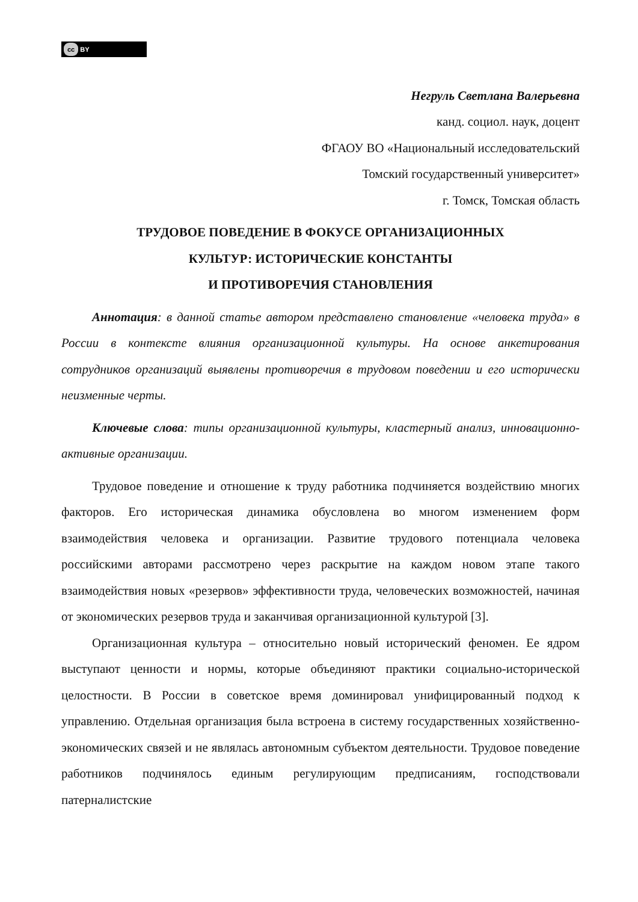cc BY
Негруль Светлана Валерьевна
канд. социол. наук, доцент
ФГАОУ ВО «Национальный исследовательский
Томский государственный университет»
г. Томск, Томская область
ТРУДОВОЕ ПОВЕДЕНИЕ В ФОКУСЕ ОРГАНИЗАЦИОННЫХ
КУЛЬТУР: ИСТОРИЧЕСКИЕ КОНСТАНТЫ
И ПРОТИВОРЕЧИЯ СТАНОВЛЕНИЯ
Аннотация: в данной статье автором представлено становление «человека труда» в России в контексте влияния организационной культуры. На основе анкетирования сотрудников организаций выявлены противоречия в трудовом поведении и его исторически неизменные черты.
Ключевые слова: типы организационной культуры, кластерный анализ, инновационно-активные организации.
Трудовое поведение и отношение к труду работника подчиняется воздействию многих факторов. Его историческая динамика обусловлена во многом изменением форм взаимодействия человека и организации. Развитие трудового потенциала человека российскими авторами рассмотрено через раскрытие на каждом новом этапе такого взаимодействия новых «резервов» эффективности труда, человеческих возможностей, начиная от экономических резервов труда и заканчивая организационной культурой [3].
Организационная культура – относительно новый исторический феномен. Ее ядром выступают ценности и нормы, которые объединяют практики социально-исторической целостности. В России в советское время доминировал унифицированный подход к управлению. Отдельная организация была встроена в систему государственных хозяйственно-экономических связей и не являлась автономным субъектом деятельности. Трудовое поведение работников подчинялось единым регулирующим предписаниям, господствовали патерналистские